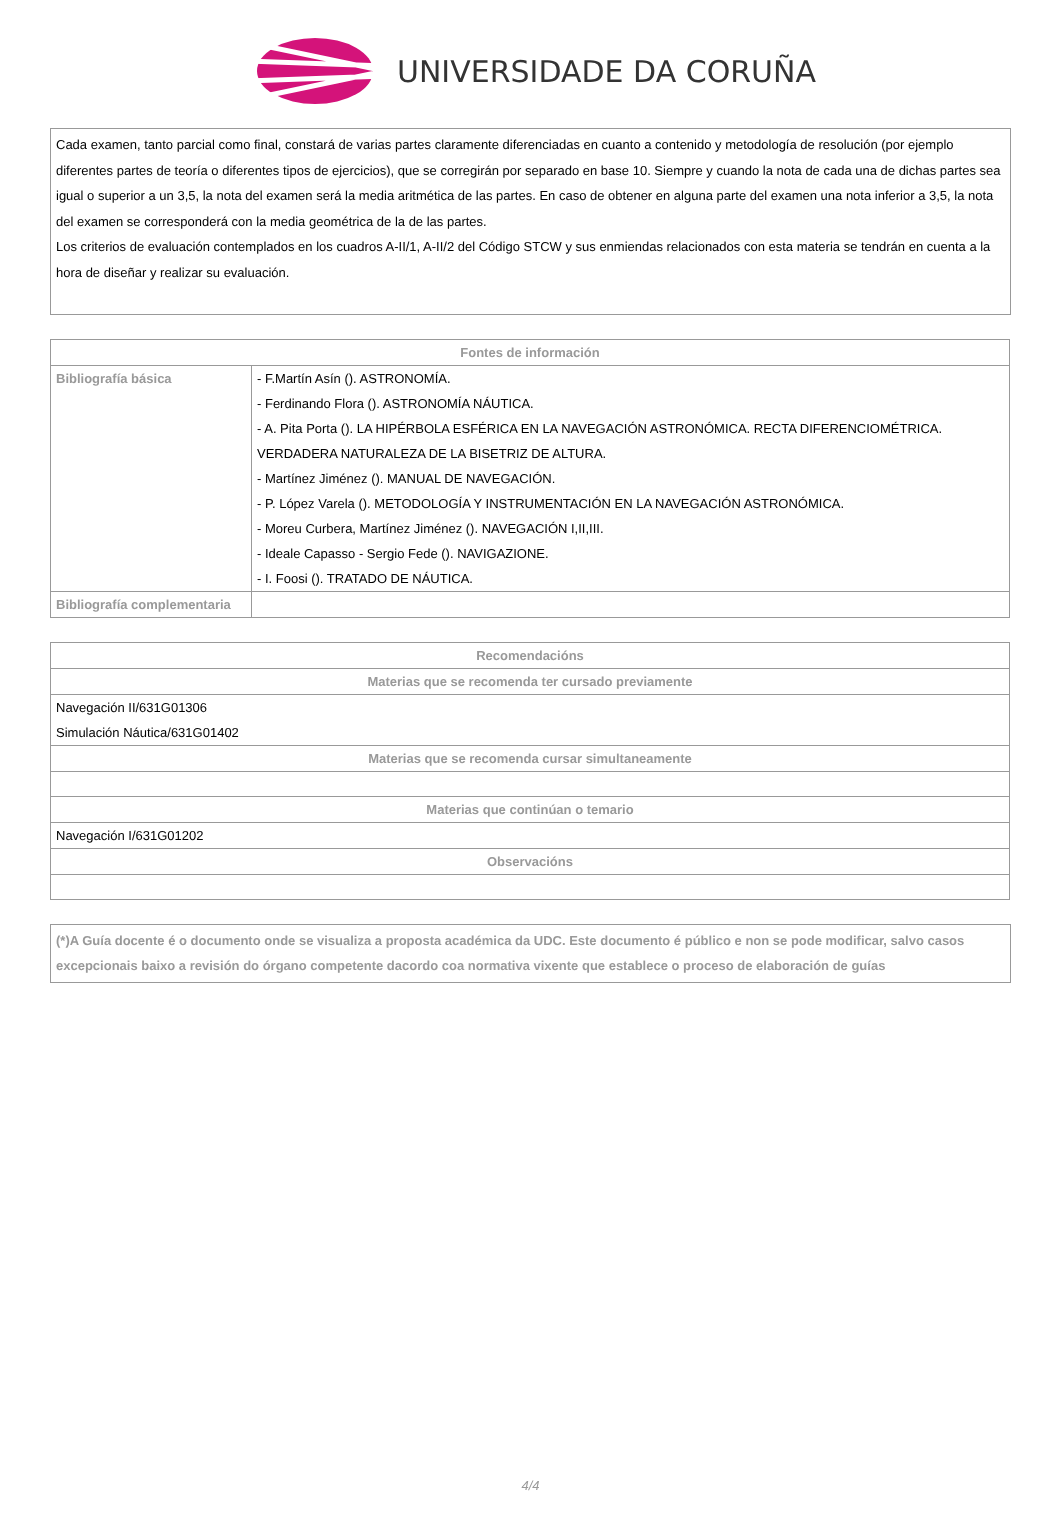UNIVERSIDADE DA CORUÑA
Cada examen, tanto parcial como final, constará de varias partes claramente diferenciadas en cuanto a contenido y metodología de resolución (por ejemplo diferentes partes de teoría o diferentes tipos de ejercicios), que se corregirán por separado en base 10. Siempre y cuando la nota de cada una de dichas partes sea igual o superior a un 3,5, la nota del examen será la media aritmética de las partes. En caso de obtener en alguna parte del examen una nota inferior a 3,5, la nota del examen se corresponderá con la media geométrica de la de las partes.
Los criterios de evaluación contemplados en los cuadros A-II/1, A-II/2 del Código STCW y sus enmiendas relacionados con esta materia se tendrán en cuenta a la hora de diseñar y realizar su evaluación.
| Fontes de información | |
| --- | --- |
| Bibliografía básica | - F.Martín Asín (). ASTRONOMÍA. - Ferdinando Flora (). ASTRONOMÍA NÁUTICA. - A. Pita Porta (). LA HIPÉRBOLA ESFÉRICA EN LA NAVEGACIÓN ASTRONÓMICA. RECTA DIFERENCIOMÉTRICA. VERDADERA NATURALEZA DE LA BISETRIZ DE ALTURA. - Martínez Jiménez (). MANUAL DE NAVEGACIÓN. - P. López Varela (). METODOLOGÍA Y INSTRUMENTACIÓN EN LA NAVEGACIÓN ASTRONÓMICA. - Moreu Curbera, Martínez Jiménez (). NAVEGACIÓN I,II,III. - Ideale Capasso - Sergio Fede (). NAVIGAZIONE. - I. Foosi (). TRATADO DE NÁUTICA. |
| Bibliografía complementaria | |
| Recomendacións |
| --- |
| Materias que se recomenda ter cursado previamente |
| Navegación II/631G01306 Simulación Náutica/631G01402 |
| Materias que se recomenda cursar simultaneamente |
| Materias que continúan o temario |
| Navegación I/631G01202 |
| Observacións |
(*)A Guía docente é o documento onde se visualiza a proposta académica da UDC. Este documento é público e non se pode modificar, salvo casos excepcionais baixo a revisión do órgano competente dacordo coa normativa vixente que establece o proceso de elaboración de guías
4/4